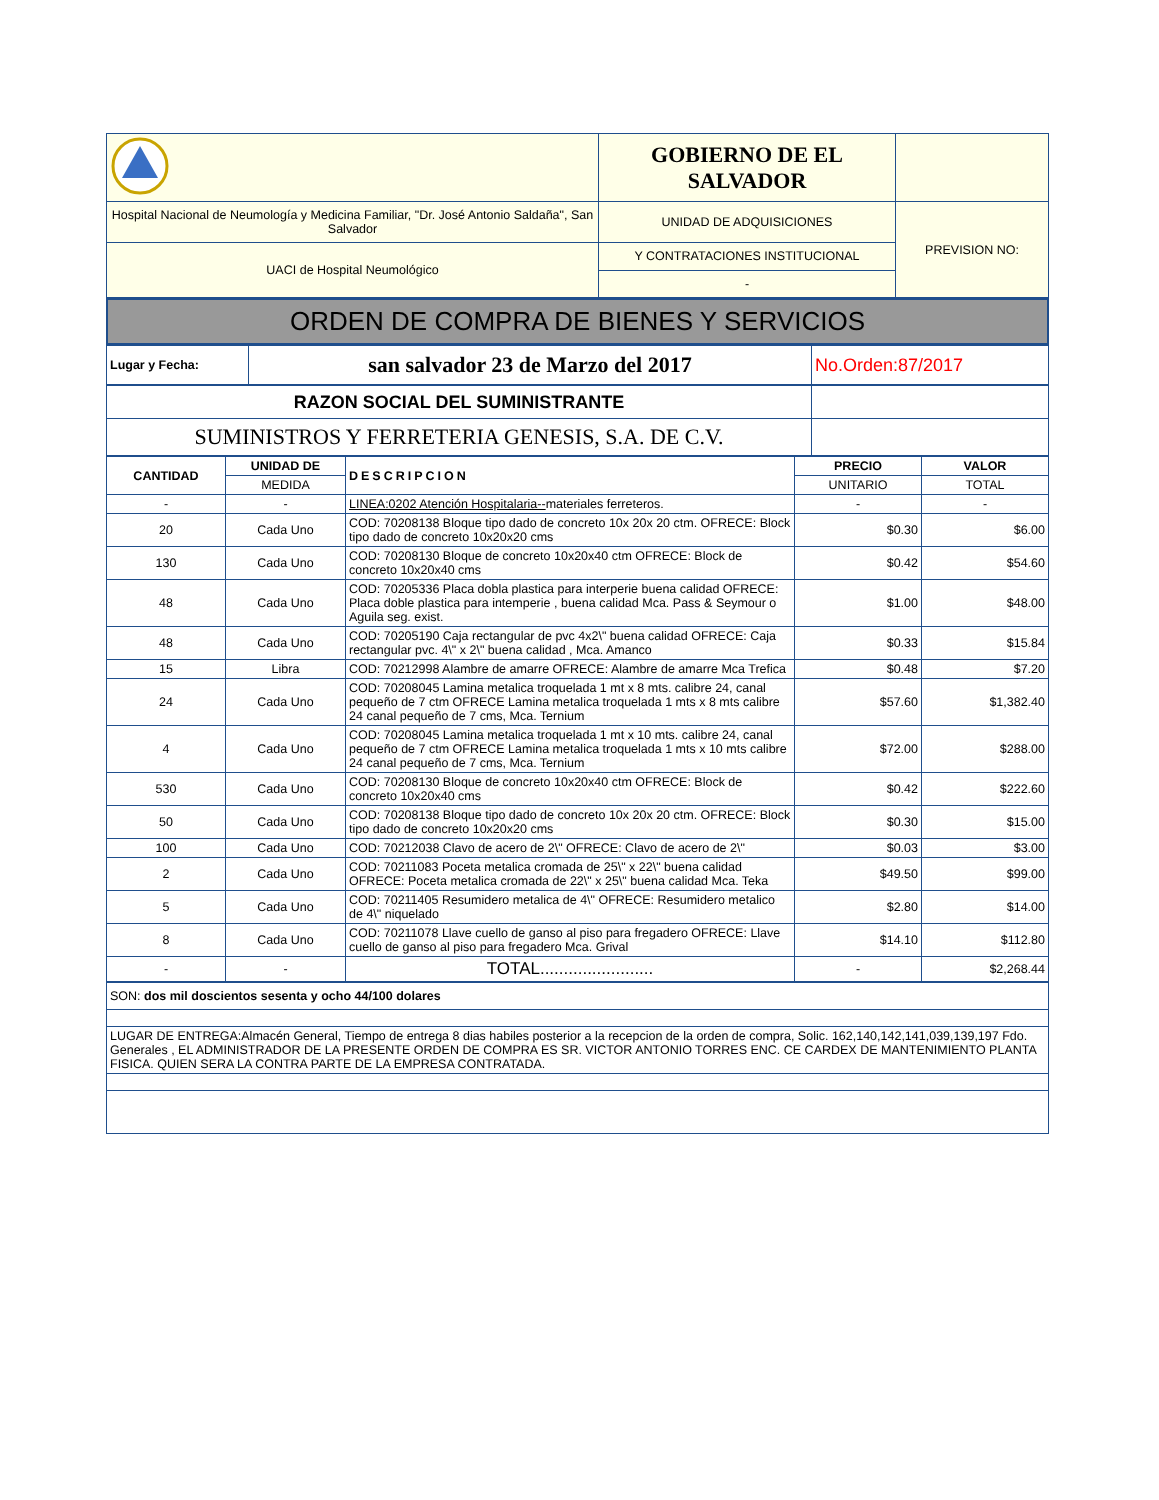| | GOBIERNO DE EL SALVADOR | |
| Hospital Nacional de Neumología y Medicina Familiar, "Dr. José Antonio Saldaña", San Salvador | UNIDAD DE ADQUISICIONES | PREVISION NO: |
| UACI de Hospital Neumológico | Y CONTRATACIONES INSTITUCIONAL | |
| | - | |
ORDEN DE COMPRA DE BIENES Y SERVICIOS
| Lugar y Fecha: | san salvador 23 de Marzo del 2017 | No.Orden:87/2017 |
| RAZON SOCIAL DEL SUMINISTRANTE | |
| SUMINISTROS Y FERRETERIA GENESIS, S.A. DE C.V. | |
| CANTIDAD | UNIDAD DE | DESCRIPCION | PRECIO | VALOR |
| --- | --- | --- | --- | --- |
| | MEDIDA | | UNITARIO | TOTAL |
| - | - | LINEA:0202 Atención Hospitalaria-- materiales ferreteros. | - | - |
| 20 | Cada Uno | COD: 70208138 Bloque tipo dado de concreto 10x 20x 20 ctm. OFRECE: Block tipo dado de concreto 10x20x20 cms | $0.30 | $6.00 |
| 130 | Cada Uno | COD: 70208130 Bloque de concreto 10x20x40 ctm OFRECE: Block de concreto 10x20x40 cms | $0.42 | $54.60 |
| 48 | Cada Uno | COD: 70205336 Placa dobla plastica para interperie buena calidad OFRECE: Placa doble plastica para intemperie , buena calidad Mca. Pass & Seymour o Aguila seg. exist. | $1.00 | $48.00 |
| 48 | Cada Uno | COD: 70205190 Caja rectangular de pvc 4x2\" buena calidad OFRECE: Caja rectangular pvc. 4\" x 2\" buena calidad , Mca. Amanco | $0.33 | $15.84 |
| 15 | Libra | COD: 70212998 Alambre de amarre OFRECE: Alambre de amarre Mca Trefica | $0.48 | $7.20 |
| 24 | Cada Uno | COD: 70208045 Lamina metalica troquelada 1 mt x 8 mts. calibre 24, canal pequeño de 7 ctm OFRECE Lamina metalica troquelada 1 mts x 8 mts calibre 24 canal pequeño de 7 cms, Mca. Ternium | $57.60 | $1,382.40 |
| 4 | Cada Uno | COD: 70208045 Lamina metalica troquelada 1 mt x 10 mts. calibre 24, canal pequeño de 7 ctm OFRECE Lamina metalica troquelada 1 mts x 10 mts calibre 24 canal pequeño de 7 cms, Mca. Ternium | $72.00 | $288.00 |
| 530 | Cada Uno | COD: 70208130 Bloque de concreto 10x20x40 ctm OFRECE: Block de concreto 10x20x40 cms | $0.42 | $222.60 |
| 50 | Cada Uno | COD: 70208138 Bloque tipo dado de concreto 10x 20x 20 ctm. OFRECE: Block tipo dado de concreto 10x20x20 cms | $0.30 | $15.00 |
| 100 | Cada Uno | COD: 70212038 Clavo de acero de 2\" OFRECE: Clavo de acero de 2\" | $0.03 | $3.00 |
| 2 | Cada Uno | COD: 70211083 Poceta metalica cromada de 25\" x 22\" buena calidad OFRECE: Poceta metalica cromada de 22\" x 25\" buena calidad Mca. Teka | $49.50 | $99.00 |
| 5 | Cada Uno | COD: 70211405 Resumidero metalica de 4\" OFRECE: Resumidero metalico de 4\" niquelado | $2.80 | $14.00 |
| 8 | Cada Uno | COD: 70211078 Llave cuello de ganso al piso para fregadero OFRECE: Llave cuello de ganso al piso para fregadero Mca. Grival | $14.10 | $112.80 |
| - | - | TOTAL........................ | - | $2,268.44 |
| SON: dos mil doscientos sesenta y ocho 44/100 dolares |
| LUGAR DE ENTREGA:Almacén General, Tiempo de entrega 8 dias habiles posterior a la recepcion de la orden de compra, Solic. 162,140,142,141,039,139,197 Fdo. Generales , EL ADMINISTRADOR DE LA PRESENTE ORDEN DE COMPRA ES SR. VICTOR ANTONIO TORRES ENC. CE CARDEX DE MANTENIMIENTO PLANTA FISICA. QUIEN SERA LA CONTRA PARTE DE LA EMPRESA CONTRATADA. |